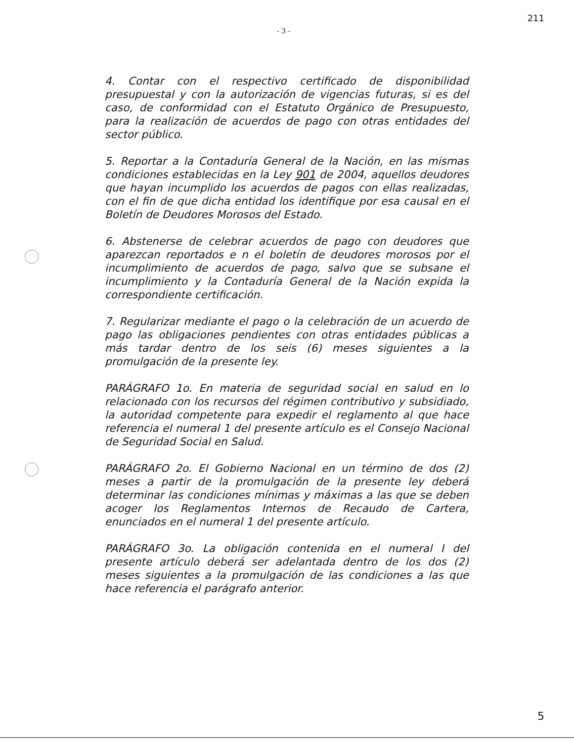- 3 - 211
4. Contar con el respectivo certificado de disponibilidad presupuestal y con la autorización de vigencias futuras, si es del caso, de conformidad con el Estatuto Orgánico de Presupuesto, para la realización de acuerdos de pago con otras entidades del sector público.
5. Reportar a la Contaduría General de la Nación, en las mismas condiciones establecidas en la Ley 901 de 2004, aquellos deudores que hayan incumplido los acuerdos de pagos con ellas realizadas, con el fin de que dicha entidad los identifique por esa causal en el Boletín de Deudores Morosos del Estado.
6. Abstenerse de celebrar acuerdos de pago con deudores que aparezcan reportados e n el boletín de deudores morosos por el incumplimiento de acuerdos de pago, salvo que se subsane el incumplimiento y la Contaduría General de la Nación expida la correspondiente certificación.
7. Regularizar mediante el pago o la celebración de un acuerdo de pago las obligaciones pendientes con otras entidades públicas a más tardar dentro de los seis (6) meses siguientes a la promulgación de la presente ley.
PARÁGRAFO 1o. En materia de seguridad social en salud en lo relacionado con los recursos del régimen contributivo y subsidiado, la autoridad competente para expedir el reglamento al que hace referencia el numeral 1 del presente artículo es el Consejo Nacional de Seguridad Social en Salud.
PARÁGRAFO 2o. El Gobierno Nacional en un término de dos (2) meses a partir de la promulgación de la presente ley deberá determinar las condiciones mínimas y máximas a las que se deben acoger los Reglamentos Internos de Recaudo de Cartera, enunciados en el numeral 1 del presente artículo.
PARÁGRAFO 3o. La obligación contenida en el numeral I del presente artículo deberá ser adelantada dentro de los dos (2) meses siguientes a la promulgación de las condiciones a las que hace referencia el parágrafo anterior.
5